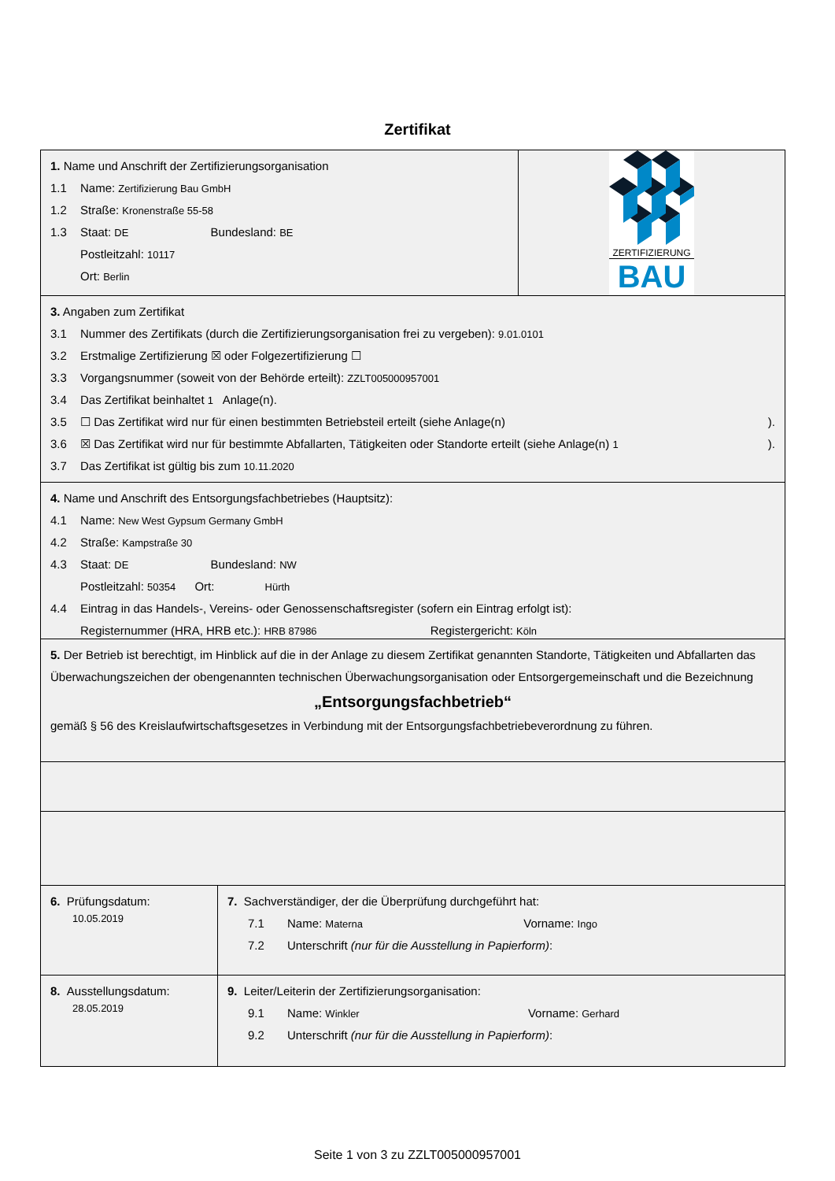Zertifikat
1. Name und Anschrift der Zertifizierungsorganisation
1.1 Name: Zertifizierung Bau GmbH
1.2 Straße: Kronenstraße 55-58
1.3 Staat: DE Bundesland: BE
Postleitzahl: 10117
Ort: Berlin
ZERTIFIZIERUNG
BAU
3. Angaben zum Zertifikat
3.1 Nummer des Zertifikats (durch die Zertifizierungsorganisation frei zu vergeben): 9.01.0101
3.2 Erstmalige Zertifizierung ☒ oder Folgezertifizierung ☐
3.3 Vorgangsnummer (soweit von der Behörde erteilt): ZZLT005000957001
3.4 Das Zertifikat beinhaltet 1 Anlage(n).
3.5 ☐ Das Zertifikat wird nur für einen bestimmten Betriebsteil erteilt (siehe Anlage(n) ).
3.6 ☒ Das Zertifikat wird nur für bestimmte Abfallarten, Tätigkeiten oder Standorte erteilt (siehe Anlage(n) 1).
3.7 Das Zertifikat ist gültig bis zum 10.11.2020
4. Name und Anschrift des Entsorgungsfachbetriebes (Hauptsitz):
4.1 Name: New West Gypsum Germany GmbH
4.2 Straße: Kampstraße 30
4.3 Staat: DE Bundesland: NW
Postleitzahl: 50354 Ort: Hürth
4.4 Eintrag in das Handels-, Vereins- oder Genossenschaftsregister (sofern ein Eintrag erfolgt ist):
Registernummer (HRA, HRB etc.): HRB 87986 Registergericht: Köln
5. Der Betrieb ist berechtigt, im Hinblick auf die in der Anlage zu diesem Zertifikat genannten Standorte, Tätigkeiten und Abfallarten das Überwachungszeichen der obengenannten technischen Überwachungsorganisation oder Entsorgergemeinschaft und die Bezeichnung
„Entsorgungsfachbetrieb“
gemäß § 56 des Kreislaufwirtschaftsgesetzes in Verbindung mit der Entsorgungsfachbetriebeverordnung zu führen.
6. Prüfungsdatum:
10.05.2019
7. Sachverständiger, der die Überprüfung durchgeführt hat:
7.1 Name: Materna Vorname: Ingo
7.2 Unterschrift (nur für die Ausstellung in Papierform):
8. Ausstellungsdatum:
28.05.2019
9. Leiter/Leiterin der Zertifizierungsorganisation:
9.1 Name: Winkler Vorname: Gerhard
9.2 Unterschrift (nur für die Ausstellung in Papierform):
Seite 1 von 3 zu ZZLT005000957001